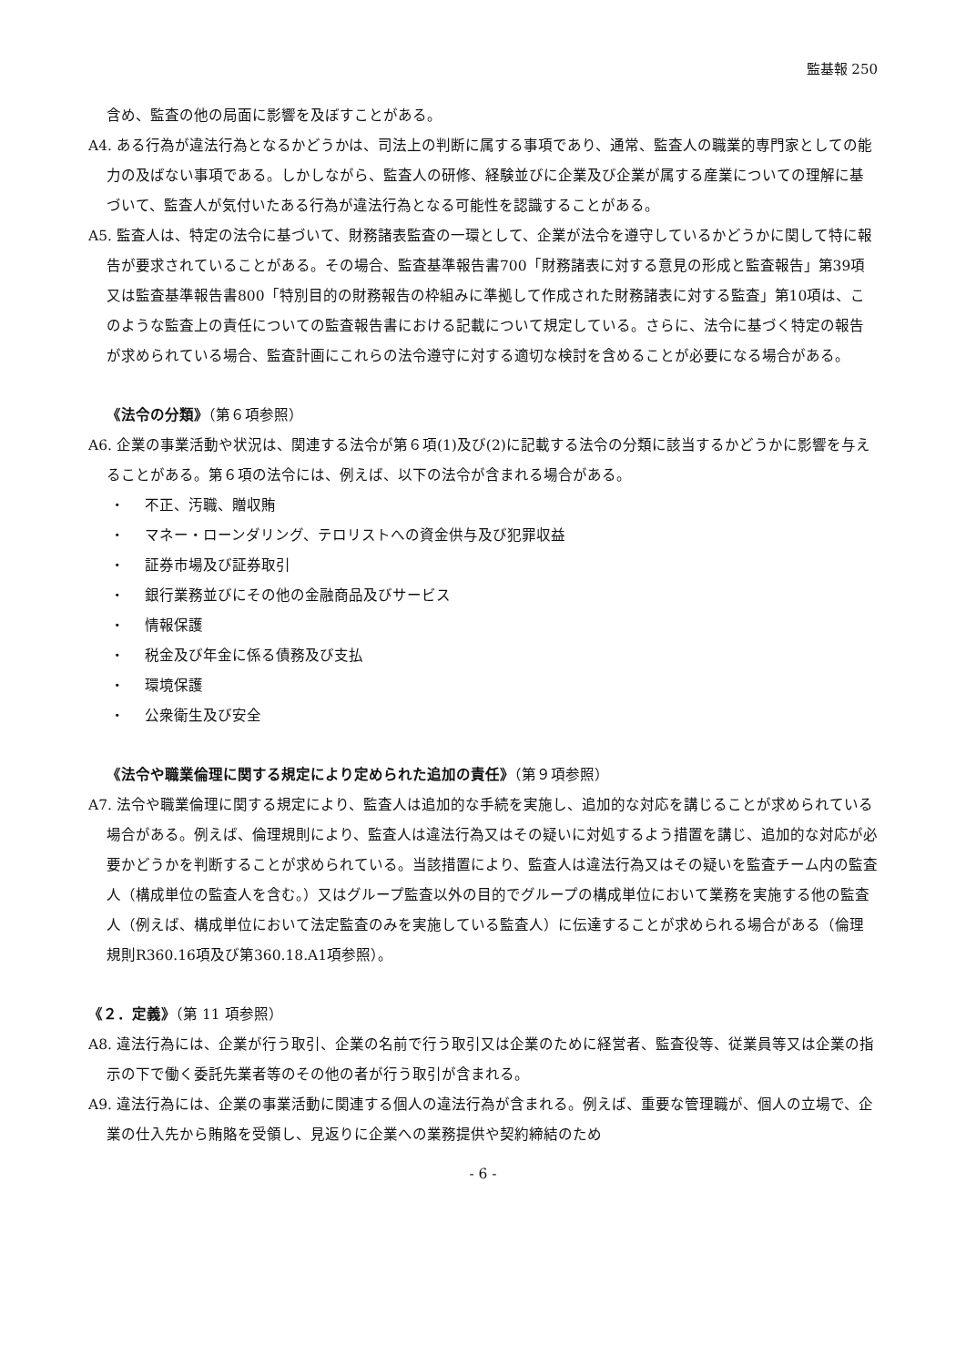監基報 250
含め、監査の他の局面に影響を及ぼすことがある。
A4. ある行為が違法行為となるかどうかは、司法上の判断に属する事項であり、通常、監査人の職業的専門家としての能力の及ばない事項である。しかしながら、監査人の研修、経験並びに企業及び企業が属する産業についての理解に基づいて、監査人が気付いたある行為が違法行為となる可能性を認識することがある。
A5. 監査人は、特定の法令に基づいて、財務諸表監査の一環として、企業が法令を遵守しているかどうかに関して特に報告が要求されていることがある。その場合、監査基準報告書700「財務諸表に対する意見の形成と監査報告」第39項又は監査基準報告書800「特別目的の財務報告の枠組みに準拠して作成された財務諸表に対する監査」第10項は、このような監査上の責任についての監査報告書における記載について規定している。さらに、法令に基づく特定の報告が求められている場合、監査計画にこれらの法令遵守に対する適切な検討を含めることが必要になる場合がある。
《法令の分類》（第６項参照）
A6. 企業の事業活動や状況は、関連する法令が第６項(1)及び(2)に記載する法令の分類に該当するかどうかに影響を与えることがある。第６項の法令には、例えば、以下の法令が含まれる場合がある。
・ 不正、汚職、贈収賄
・ マネー・ローンダリング、テロリストへの資金供与及び犯罪収益
・ 証券市場及び証券取引
・ 銀行業務並びにその他の金融商品及びサービス
・ 情報保護
・ 税金及び年金に係る債務及び支払
・ 環境保護
・ 公衆衛生及び安全
《法令や職業倫理に関する規定により定められた追加の責任》（第９項参照）
A7. 法令や職業倫理に関する規定により、監査人は追加的な手続を実施し、追加的な対応を講じることが求められている場合がある。例えば、倫理規則により、監査人は違法行為又はその疑いに対処するよう措置を講じ、追加的な対応が必要かどうかを判断することが求められている。当該措置により、監査人は違法行為又はその疑いを監査チーム内の監査人（構成単位の監査人を含む。）又はグループ監査以外の目的でグループの構成単位において業務を実施する他の監査人（例えば、構成単位において法定監査のみを実施している監査人）に伝達することが求められる場合がある（倫理規則R360.16項及び第360.18.A1項参照）。
《２．定義》（第 11 項参照）
A8. 違法行為には、企業が行う取引、企業の名前で行う取引又は企業のために経営者、監査役等、従業員等又は企業の指示の下で働く委託先業者等のその他の者が行う取引が含まれる。
A9. 違法行為には、企業の事業活動に関連する個人の違法行為が含まれる。例えば、重要な管理職が、個人の立場で、企業の仕入先から賄賂を受領し、見返りに企業への業務提供や契約締結のため
- 6 -